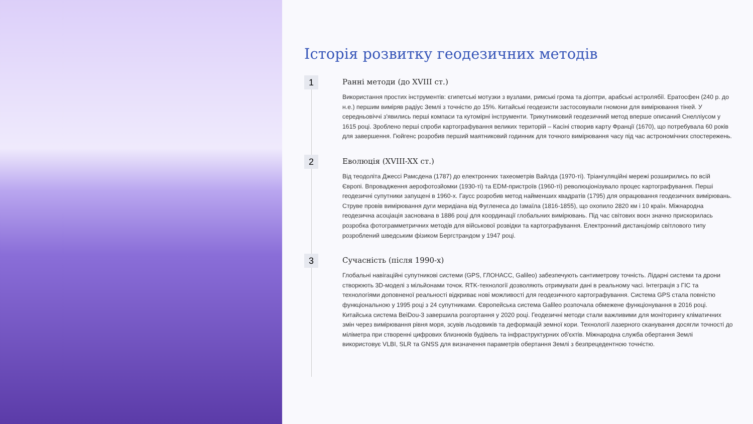Історія розвитку геодезичних методів
1
Ранні методи (до XVIII ст.)
Використання простих інструментів: єгипетські мотузки з вузлами, римські грома та діоптри, арабські астролябії. Ератосфен (240 р. до н.е.) першим виміряв радіус Землі з точністю до 15%. Китайські геодезисти застосовували гномони для вимірювання тіней. У середньовіччі з'явились перші компаси та кутомірні інструменти. Трикутниковий геодезичний метод вперше описаний Снелліусом у 1615 році. Зроблено перші спроби картографування великих територій – Касіні створив карту Франції (1670), що потребувала 60 років для завершення. Гюйгенс розробив перший маятниковий годинник для точного вимірювання часу під час астрономічних спостережень.
2
Еволюція (XVIII-XX ст.)
Від теодоліта Джессі Рамсдена (1787) до електронних тахеометрів Вайлда (1970-ті). Тріангуляційні мережі розширились по всій Європі. Впровадження аерофотозйомки (1930-ті) та EDM-пристроїв (1960-ті) революціонізувало процес картографування. Перші геодезичні супутники запущені в 1960-х. Гаусс розробив метод найменших квадратів (1795) для опрацювання геодезичних вимірювань. Струве провів вимірювання дуги меридіана від Фугленеса до Ізмаїла (1816-1855), що охопило 2820 км і 10 країн. Міжнародна геодезична асоціація заснована в 1886 році для координації глобальних вимірювань. Під час світових воєн значно прискорилась розробка фотограмметричних методів для військової розвідки та картографування. Електронний дистанціомір світлового типу розроблений шведським фізиком Бергстрандом у 1947 році.
3
Сучасність (після 1990-х)
Глобальні навігаційні супутникові системи (GPS, ГЛОНАСС, Galileo) забезпечують сантиметрову точність. Лідарні системи та дрони створюють 3D-моделі з мільйонами точок. RTK-технології дозволяють отримувати дані в реальному часі. Інтеграція з ГІС та технологіями доповненої реальності відкриває нові можливості для геодезичного картографування. Система GPS стала повністю функціональною у 1995 році з 24 супутниками. Європейська система Galileo розпочала обмежене функціонування в 2016 році. Китайська система BeiDou-3 завершила розгортання у 2020 році. Геодезичні методи стали важливими для моніторингу кліматичних змін через вимірювання рівня моря, зсувів льодовиків та деформацій земної кори. Технології лазерного сканування досягли точності до міліметра при створенні цифрових близнюків будівель та інфраструктурних об'єктів. Міжнародна служба обертання Землі використовує VLBI, SLR та GNSS для визначення параметрів обертання Землі з безпрецедентною точністю.